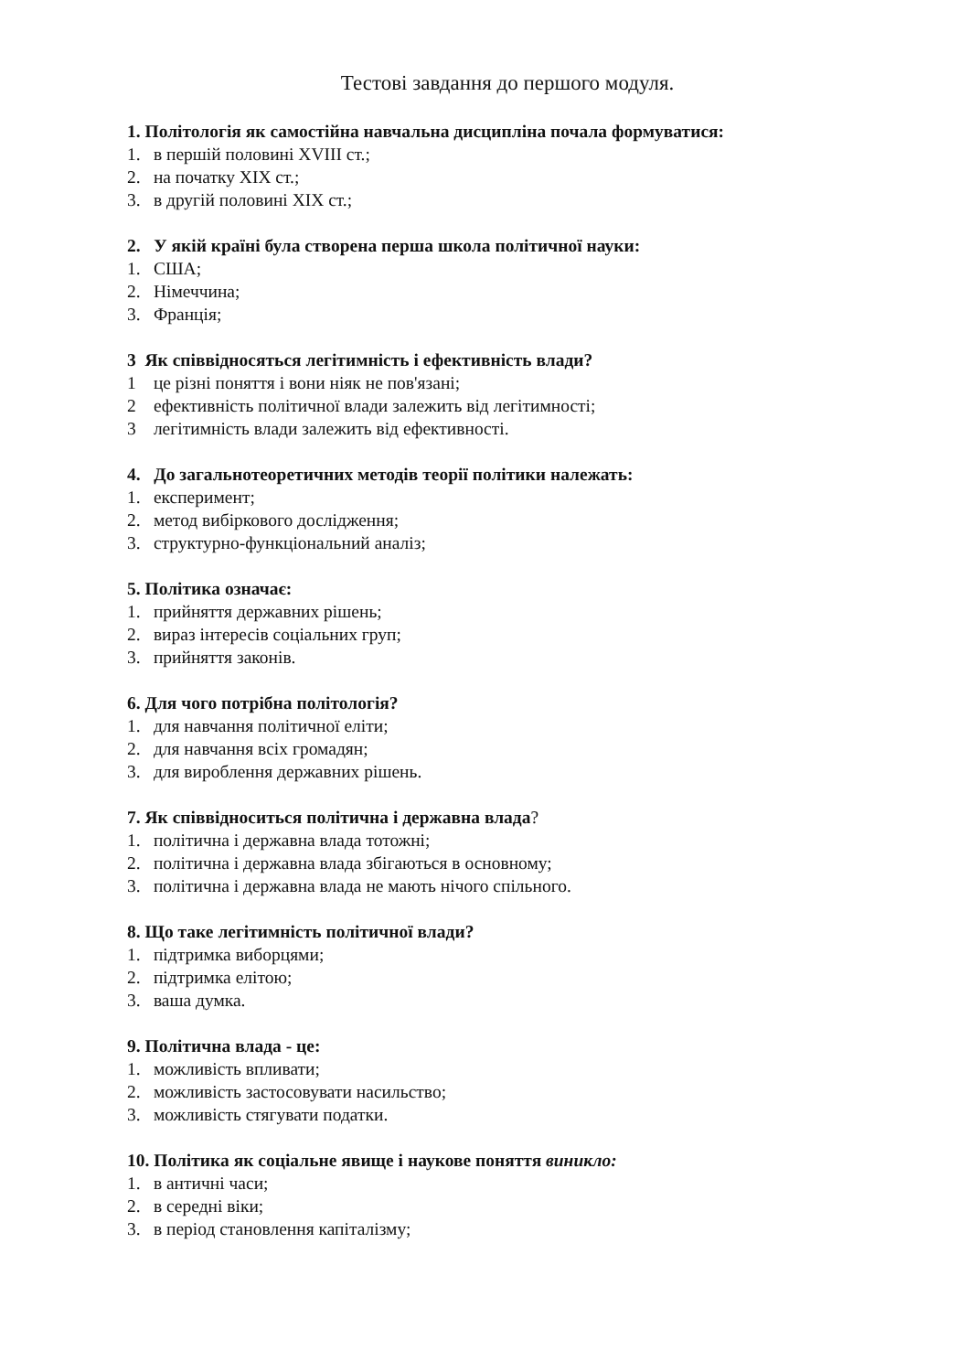Тестові завдання до першого модуля.
1. Політологія як самостійна навчальна дисципліна почала формуватися:
1. в першій половині XVIII ст.;
2. на початку XIX ст.;
3. в другій половині XIX ст.;
2. У якій країні була створена перша школа політичної науки:
1. США;
2. Німеччина;
3. Франція;
3 Як співвідносяться легітимність і ефективність влади?
1 це різні поняття і вони ніяк не пов'язані;
2 ефективність політичної влади залежить від легітимності;
3 легітимність влади залежить від ефективності.
4. До загальнотеоретичних методів теорії політики належать:
1. експеримент;
2. метод вибіркового дослідження;
3. структурно-функціональний аналіз;
5. Політика означає:
1. прийняття державних рішень;
2. вираз інтересів соціальних груп;
3. прийняття законів.
6. Для чого потрібна політологія?
1. для навчання політичної еліти;
2. для навчання всіх громадян;
3. для вироблення державних рішень.
7. Як співвідноситься політична і державна влада?
1. політична і державна влада тотожні;
2. політична і державна влада збігаються в основному;
3. політична і державна влада не мають нічого спільного.
8. Що таке легітимність політичної влади?
1. підтримка виборцями;
2. підтримка елітою;
3. ваша думка.
9. Політична влада - це:
1. можливість впливати;
2. можливість застосовувати насильство;
3. можливість стягувати податки.
10. Політика як соціальне явище і наукове поняття виникло:
1. в античні часи;
2. в середні віки;
3. в період становлення капіталізму;